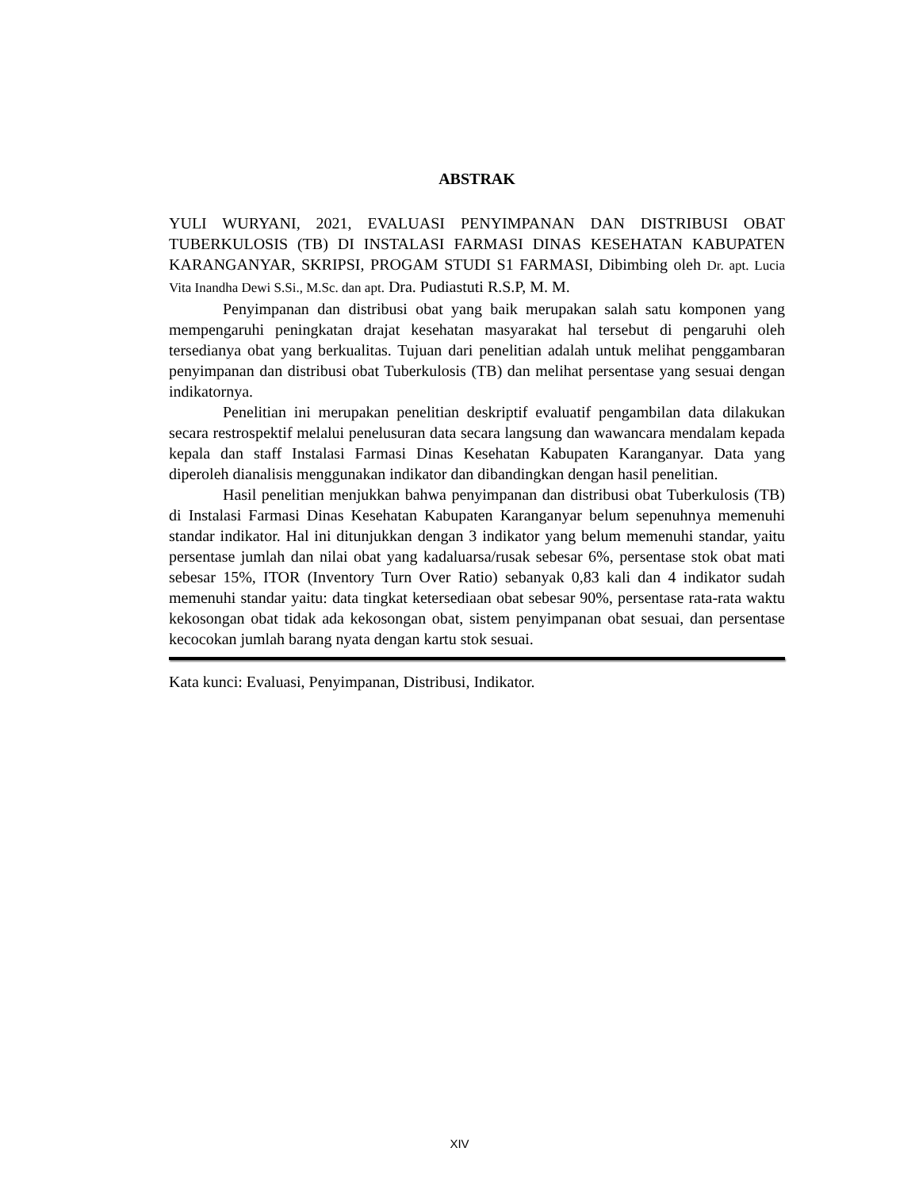ABSTRAK
YULI WURYANI, 2021, EVALUASI PENYIMPANAN DAN DISTRIBUSI OBAT TUBERKULOSIS (TB) DI INSTALASI FARMASI DINAS KESEHATAN KABUPATEN KARANGANYAR, SKRIPSI, PROGAM STUDI S1 FARMASI, Dibimbing oleh Dr. apt. Lucia Vita Inandha Dewi S.Si., M.Sc. dan apt. Dra. Pudiastuti R.S.P, M. M.
Penyimpanan dan distribusi obat yang baik merupakan salah satu komponen yang mempengaruhi peningkatan drajat kesehatan masyarakat hal tersebut di pengaruhi oleh tersedianya obat yang berkualitas. Tujuan dari penelitian adalah untuk melihat penggambaran penyimpanan dan distribusi obat Tuberkulosis (TB) dan melihat persentase yang sesuai dengan indikatornya.
Penelitian ini merupakan penelitian deskriptif evaluatif pengambilan data dilakukan secara restrospektif melalui penelusuran data secara langsung dan wawancara mendalam kepada kepala dan staff Instalasi Farmasi Dinas Kesehatan Kabupaten Karanganyar. Data yang diperoleh dianalisis menggunakan indikator dan dibandingkan dengan hasil penelitian.
Hasil penelitian menjukkan bahwa penyimpanan dan distribusi obat Tuberkulosis (TB) di Instalasi Farmasi Dinas Kesehatan Kabupaten Karanganyar belum sepenuhnya memenuhi standar indikator. Hal ini ditunjukkan dengan 3 indikator yang belum memenuhi standar, yaitu persentase jumlah dan nilai obat yang kadaluarsa/rusak sebesar 6%, persentase stok obat mati sebesar 15%, ITOR (Inventory Turn Over Ratio) sebanyak 0,83 kali dan 4 indikator sudah memenuhi standar yaitu: data tingkat ketersediaan obat sebesar 90%, persentase rata-rata waktu kekosongan obat tidak ada kekosongan obat, sistem penyimpanan obat sesuai, dan persentase kecocokan jumlah barang nyata dengan kartu stok sesuai.
Kata kunci: Evaluasi, Penyimpanan, Distribusi, Indikator.
XIV